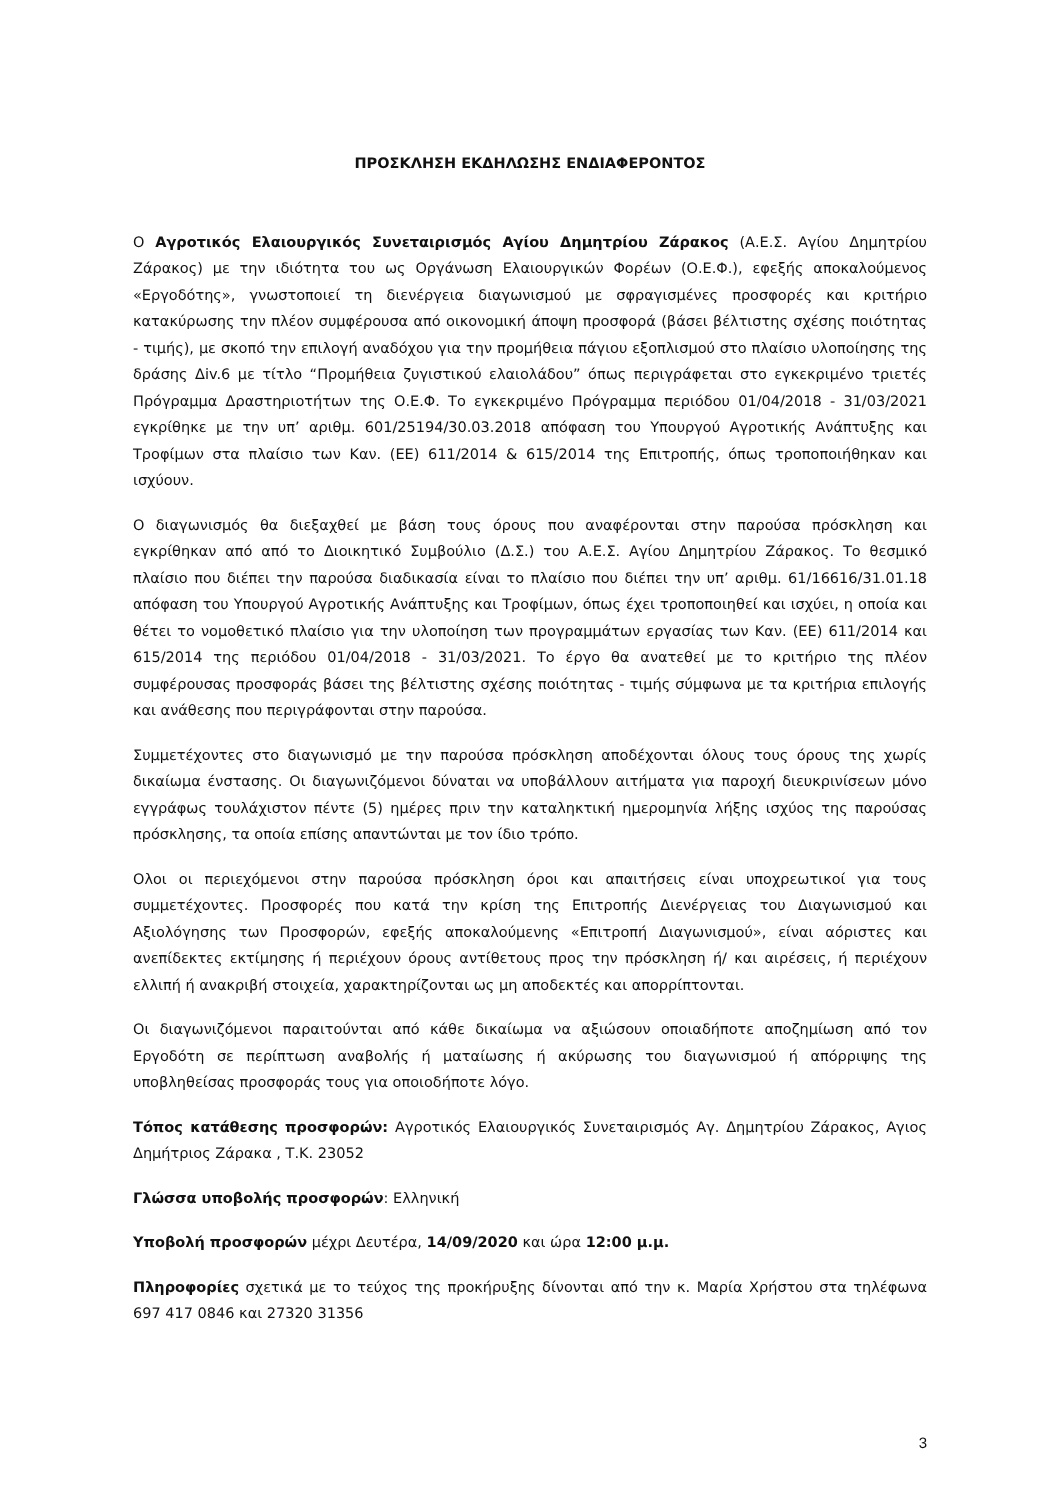ΠΡΟΣΚΛΗΣΗ ΕΚΔΗΛΩΣΗΣ ΕΝΔΙΑΦΕΡΟΝΤΟΣ
Ο Αγροτικός Ελαιουργικός Συνεταιρισμός Αγίου Δημητρίου Ζάρακος (Α.Ε.Σ. Αγίου Δημητρίου Ζάρακος) με την ιδιότητα του ως Οργάνωση Ελαιουργικών Φορέων (Ο.Ε.Φ.), εφεξής αποκαλούμενος «Εργοδότης», γνωστοποιεί τη διενέργεια διαγωνισμού με σφραγισμένες προσφορές και κριτήριο κατακύρωσης την πλέον συμφέρουσα από οικονομική άποψη προσφορά (βάσει βέλτιστης σχέσης ποιότητας - τιμής), με σκοπό την επιλογή αναδόχου για την προμήθεια πάγιου εξοπλισμού στο πλαίσιο υλοποίησης της δράσης Δiv.6 με τίτλο “Προμήθεια ζυγιστικού ελαιολάδου” όπως περιγράφεται στο εγκεκριμένο τριετές Πρόγραμμα Δραστηριοτήτων της Ο.Ε.Φ. Το εγκεκριμένο Πρόγραμμα περιόδου 01/04/2018 - 31/03/2021 εγκρίθηκε με την υπ’ αριθμ. 601/25194/30.03.2018 απόφαση του Υπουργού Αγροτικής Ανάπτυξης και Τροφίμων στα πλαίσιο των Καν. (ΕΕ) 611/2014 & 615/2014 της Επιτροπής, όπως τροποποιήθηκαν και ισχύουν.
Ο διαγωνισμός θα διεξαχθεί με βάση τους όρους που αναφέρονται στην παρούσα πρόσκληση και εγκρίθηκαν από από το Διοικητικό Συμβούλιο (Δ.Σ.) του Α.Ε.Σ. Αγίου Δημητρίου Ζάρακος. Το θεσμικό πλαίσιο που διέπει την παρούσα διαδικασία είναι το πλαίσιο που διέπει την υπ’ αριθμ. 61/16616/31.01.18 απόφαση του Υπουργού Αγροτικής Ανάπτυξης και Τροφίμων, όπως έχει τροποποιηθεί και ισχύει, η οποία και θέτει το νομοθετικό πλαίσιο για την υλοποίηση των προγραμμάτων εργασίας των Καν. (ΕΕ) 611/2014 και 615/2014 της περιόδου 01/04/2018 - 31/03/2021. Το έργο θα ανατεθεί με το κριτήριο της πλέον συμφέρουσας προσφοράς βάσει της βέλτιστης σχέσης ποιότητας - τιμής σύμφωνα με τα κριτήρια επιλογής και ανάθεσης που περιγράφονται στην παρούσα.
Συμμετέχοντες στο διαγωνισμό με την παρούσα πρόσκληση αποδέχονται όλους τους όρους της χωρίς δικαίωμα ένστασης. Οι διαγωνιζόμενοι δύναται να υποβάλλουν αιτήματα για παροχή διευκρινίσεων μόνο εγγράφως τουλάχιστον πέντε (5) ημέρες πριν την καταληκτική ημερομηνία λήξης ισχύος της παρούσας πρόσκλησης, τα οποία επίσης απαντώνται με τον ίδιο τρόπο.
Ολοι οι περιεχόμενοι στην παρούσα πρόσκληση όροι και απαιτήσεις είναι υποχρεωτικοί για τους συμμετέχοντες. Προσφορές που κατά την κρίση της Επιτροπής Διενέργειας του Διαγωνισμού και Αξιολόγησης των Προσφορών, εφεξής αποκαλούμενης «Επιτροπή Διαγωνισμού», είναι αόριστες και ανεπίδεκτες εκτίμησης ή περιέχουν όρους αντίθετους προς την πρόσκληση ή/ και αιρέσεις, ή περιέχουν ελλιπή ή ανακριβή στοιχεία, χαρακτηρίζονται ως μη αποδεκτές και απορρίπτονται.
Οι διαγωνιζόμενοι παραιτούνται από κάθε δικαίωμα να αξιώσουν οποιαδήποτε αποζημίωση από τον Εργοδότη σε περίπτωση αναβολής ή ματαίωσης ή ακύρωσης του διαγωνισμού ή απόρριψης της υποβληθείσας προσφοράς τους για οποιοδήποτε λόγο.
Τόπος κατάθεσης προσφορών: Αγροτικός Ελαιουργικός Συνεταιρισμός Αγ. Δημητρίου Ζάρακος, Αγιος Δημήτριος Ζάρακα , Τ.Κ. 23052
Γλώσσα υποβολής προσφορών: Ελληνική
Υποβολή προσφορών μέχρι Δευτέρα, 14/09/2020 και ώρα 12:00 μ.μ.
Πληροφορίες σχετικά με το τεύχος της προκήρυξης δίνονται από την κ. Μαρία Χρήστου στα τηλέφωνα 697 417 0846 και 27320 31356
3